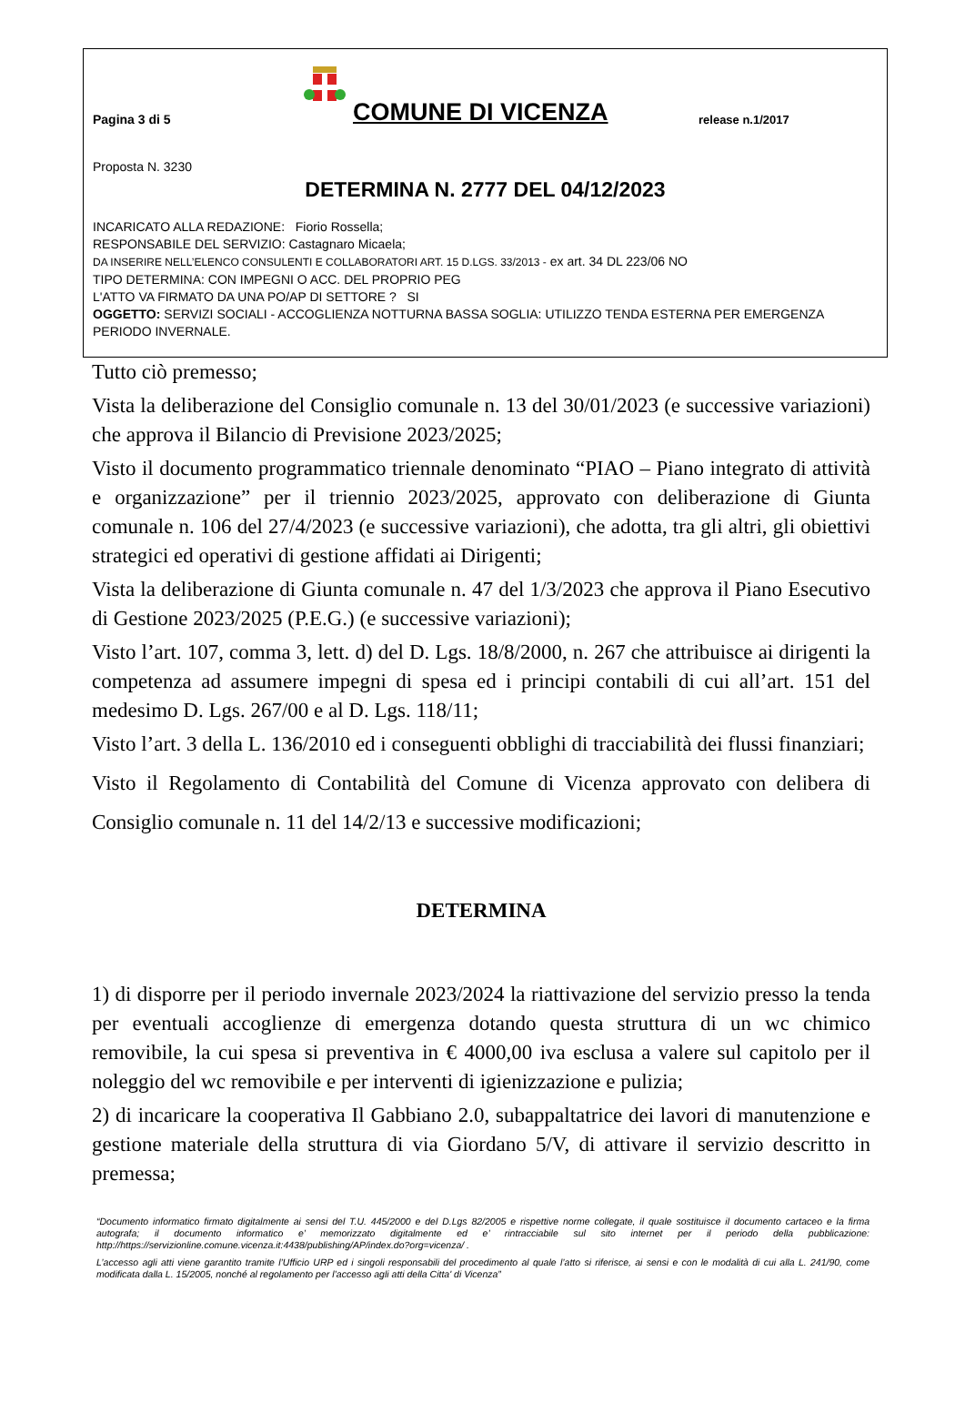Pagina 3 di 5
COMUNE DI VICENZA
release n.1/2017
Proposta N. 3230
DETERMINA N. 2777 DEL 04/12/2023
INCARICATO ALLA REDAZIONE: Fiorio Rossella;
RESPONSABILE DEL SERVIZIO: Castagnaro Micaela;
DA INSERIRE NELL’ELENCO CONSULENTI E COLLABORATORI ART. 15 D.LGS. 33/2013 - ex art. 34 DL 223/06 NO
TIPO DETERMINA: CON IMPEGNI O ACC. DEL PROPRIO PEG
L'ATTO VA FIRMATO DA UNA PO/AP DI SETTORE ? SI
OGGETTO: SERVIZI SOCIALI - ACCOGLIENZA NOTTURNA BASSA SOGLIA: UTILIZZO TENDA ESTERNA PER EMERGENZA PERIODO INVERNALE.
Tutto ciò premesso;
Vista la deliberazione del Consiglio comunale n. 13 del 30/01/2023 (e successive variazioni) che approva il Bilancio di Previsione 2023/2025;
Visto il documento programmatico triennale denominato “PIAO – Piano integrato di attività e organizzazione” per il triennio 2023/2025, approvato con deliberazione di Giunta comunale n. 106 del 27/4/2023 (e successive variazioni), che adotta, tra gli altri, gli obiettivi strategici ed operativi di gestione affidati ai Dirigenti;
Vista la deliberazione di Giunta comunale n. 47 del 1/3/2023 che approva il Piano Esecutivo di Gestione 2023/2025 (P.E.G.) (e successive variazioni);
Visto l’art. 107, comma 3, lett. d) del D. Lgs. 18/8/2000, n. 267 che attribuisce ai dirigenti la competenza ad assumere impegni di spesa ed i principi contabili di cui all’art. 151 del medesimo D. Lgs. 267/00 e al D. Lgs. 118/11;
Visto l’art. 3 della L. 136/2010 ed i conseguenti obblighi di tracciabilità dei flussi finanziari;
Visto il Regolamento di Contabilità del Comune di Vicenza approvato con delibera di Consiglio comunale n. 11 del 14/2/13 e successive modificazioni;
DETERMINA
1) di disporre per il periodo invernale 2023/2024 la riattivazione del servizio presso la tenda per eventuali accoglienze di emergenza dotando questa struttura di un wc chimico removibile, la cui spesa si preventiva in € 4000,00 iva esclusa a valere sul capitolo per il noleggio del wc removibile e per interventi di igienizzazione e pulizia;
2) di incaricare la cooperativa Il Gabbiano 2.0, subappaltatrice dei lavori di manutenzione e gestione materiale della struttura di via Giordano 5/V, di attivare il servizio descritto in premessa;
“Documento informatico firmato digitalmente ai sensi del T.U. 445/2000 e del D.Lgs 82/2005 e rispettive norme collegate, il quale sostituisce il documento cartaceo e la firma autografa; il documento informatico e’ memorizzato digitalmente ed e’ rintracciabile sul sito internet per il periodo della pubblicazione: http://https://servizionline.comune.vicenza.it:4438/publishing/AP/index.do?org=vicenza/ .
L’accesso agli atti viene garantito tramite l’Ufficio URP ed i singoli responsabili del procedimento al quale l’atto si riferisce, ai sensi e con le modalità di cui alla L. 241/90, come modificata dalla L. 15/2005, nonché al regolamento per l’accesso agli atti della Citta' di Vicenza”